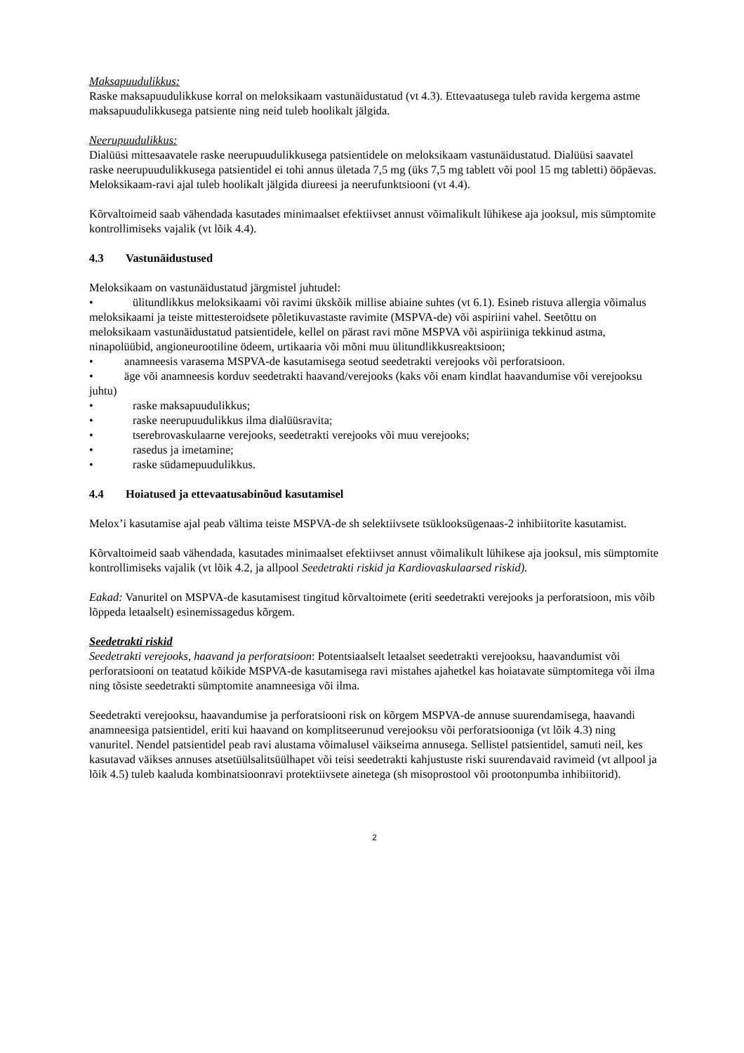Maksapuudulikkus:
Raske maksapuudulikkuse korral on meloksikaam vastunäidustatud (vt 4.3). Ettevaatusega tuleb ravida kergema astme maksapuudulikkusega patsiente ning neid tuleb hoolikalt jälgida.
Neerupuudulikkus:
Dialüüsi mittesaavatele raske neerupuudulikkusega patsientidele on meloksikaam vastunäidustatud. Dialüüsi saavatel raske neerupuudulikkusega patsientidel ei tohi annus ületada 7,5 mg (üks 7,5 mg tablett või pool 15 mg tabletti) ööpäevas. Meloksikaam-ravi ajal tuleb hoolikalt jälgida diureesi ja neerufunktsiooni (vt 4.4).
Kõrvaltoimeid saab vähendada kasutades minimaalset efektiivset annust võimalikult lühikese aja jooksul, mis sümptomite kontrollimiseks vajalik (vt lõik 4.4).
4.3 Vastunäidustused
Meloksikaam on vastunäidustatud järgmistel juhtudel:
• ülitundlikkus meloksikaami või ravimi ükskõik millise abiaine suhtes (vt 6.1). Esineb ristuva allergia võimalus meloksikaami ja teiste mittesteroidsete põletikuvastaste ravimite (MSPVA-de) või aspiriini vahel. Seetõttu on meloksikaam vastunäidustatud patsientidele, kellel on pärast ravi mõne MSPVA või aspiriiniga tekkinud astma, ninapolüübid, angioneurootiline ödeem, urtikaaria või mõni muu ülitundlikkusreaktsioon;
• anamneesis varasema MSPVA-de kasutamisega seotud seedetrakti verejooks või perforatsioon.
• äge või anamneesis korduv seedetrakti haavand/verejooks (kaks või enam kindlat haavandumise või verejooksu juhtu)
• raske maksapuudulikkus;
• raske neerupuudulikkus ilma dialüüsravita;
• tserebrovaskulaarne verejooks, seedetrakti verejooks või muu verejooks;
• rasedus ja imetamine;
• raske südamepuudulikkus.
4.4 Hoiatused ja ettevaatusabinõud kasutamisel
Melox’i kasutamise ajal peab vältima teiste MSPVA-de sh selektiivsete tsüklooksügenaas-2 inhibiitorite kasutamist.
Kõrvaltoimeid saab vähendada, kasutades minimaalset efektiivset annust võimalikult lühikese aja jooksul, mis sümptomite kontrollimiseks vajalik (vt lõik 4.2, ja allpool Seedetrakti riskid ja Kardiovaskulaarsed riskid).
Eakad: Vanuritel on MSPVA-de kasutamisest tingitud kõrvaltoimete (eriti seedetrakti verejooks ja perforatsioon, mis võib lõppeda letaalselt) esinemissagedus kõrgem.
Seedetrakti riskid
Seedetrakti verejooks, haavand ja perforatsioon: Potentsiaalselt letaalset seedetrakti verejooksu, haavandumist või perforatsiooni on teatatud kõikide MSPVA-de kasutamisega ravi mistahes ajahetkel kas hoiatavate sümptomitega või ilma ning tõsiste seedetrakti sümptomite anamneesiga või ilma.
Seedetrakti verejooksu, haavandumise ja perforatsiooni risk on kõrgem MSPVA-de annuse suurendamisega, haavandi anamneesiga patsientidel, eriti kui haavand on komplitseerunud verejooksu või perforatsiooniga (vt lõik 4.3) ning vanuritel. Nendel patsientidel peab ravi alustama võimalusel väikseima annusega. Sellistel patsientidel, samuti neil, kes kasutavad väikses annuses atsetüülsalitsüülhapet või teisi seedetrakti kahjustuste riski suurendavaid ravimeid (vt allpool ja lõik 4.5) tuleb kaaluda kombinatsioonravi protektiivsete ainetega (sh misoprostool või prootonpumba inhibiitorid).
2